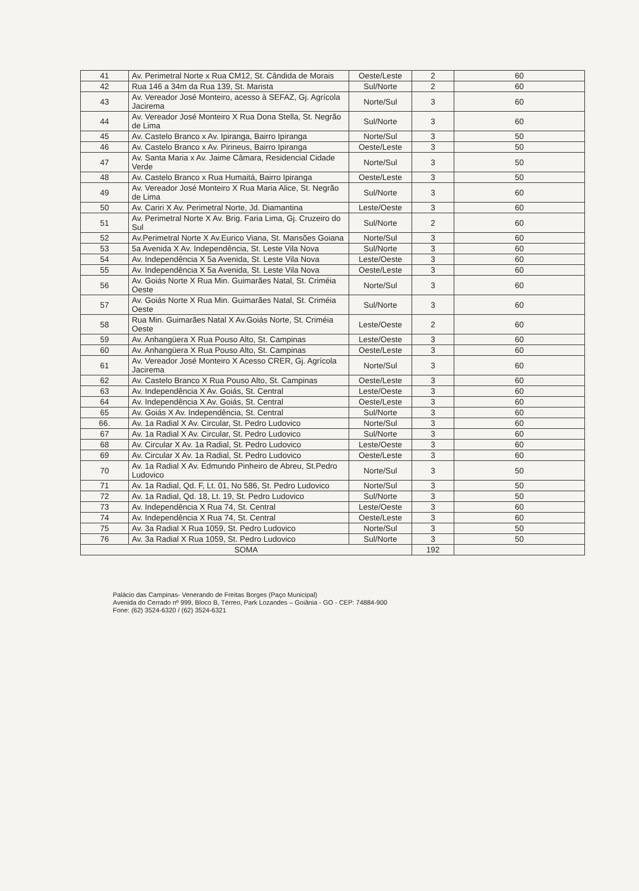| 41 | Av. Perimetral Norte x Rua CM12, St. Cândida de Morais | Oeste/Leste | 2 | 60 |
| 42 | Rua 146 a 34m da Rua 139, St. Marista | Sul/Norte | 2 | 60 |
| 43 | Av. Vereador José Monteiro, acesso à SEFAZ, Gj. Agrícola Jacirema | Norte/Sul | 3 | 60 |
| 44 | Av. Vereador José Monteiro X Rua Dona Stella, St. Negrão de Lima | Sul/Norte | 3 | 60 |
| 45 | Av. Castelo Branco x Av. Ipiranga, Bairro Ipiranga | Norte/Sul | 3 | 50 |
| 46 | Av. Castelo Branco x Av. Pirineus, Bairro Ipiranga | Oeste/Leste | 3 | 50 |
| 47 | Av. Santa Maria x Av. Jaime Câmara, Residencial Cidade Verde | Norte/Sul | 3 | 50 |
| 48 | Av. Castelo Branco x Rua Humaitá, Bairro Ipiranga | Oeste/Leste | 3 | 50 |
| 49 | Av. Vereador José Monteiro X Rua Maria Alice, St. Negrão de Lima | Sul/Norte | 3 | 60 |
| 50 | Av. Cariri X Av. Perimetral Norte, Jd. Diamantina | Leste/Oeste | 3 | 60 |
| 51 | Av. Perimetral Norte X Av. Brig. Faria Lima, Gj. Cruzeiro do Sul | Sul/Norte | 2 | 60 |
| 52 | Av.Perimetral Norte X Av.Eurico Viana, St. Mansões Goiana | Norte/Sul | 3 | 60 |
| 53 | 5a Avenida X Av. Independência, St. Leste Vila Nova | Sul/Norte | 3 | 60 |
| 54 | Av. Independência X 5a Avenida, St. Leste Vila Nova | Leste/Oeste | 3 | 60 |
| 55 | Av. Independência X 5a Avenida, St. Leste Vila Nova | Oeste/Leste | 3 | 60 |
| 56 | Av. Goiás Norte X Rua Min. Guimarães Natal, St. Criméia Oeste | Norte/Sul | 3 | 60 |
| 57 | Av. Goiás Norte X Rua Min. Guimarães Natal, St. Criméia Oeste | Sul/Norte | 3 | 60 |
| 58 | Rua Min. Guimarães Natal X Av.Goiás Norte, St. Criméia Oeste | Leste/Oeste | 2 | 60 |
| 59 | Av. Anhangüera X Rua Pouso Alto, St. Campinas | Leste/Oeste | 3 | 60 |
| 60 | Av. Anhangüera X Rua Pouso Alto, St. Campinas | Oeste/Leste | 3 | 60 |
| 61 | Av. Vereador José Monteiro X Acesso CRER, Gj. Agrícola Jacirema | Norte/Sul | 3 | 60 |
| 62 | Av. Castelo Branco X Rua Pouso Alto, St. Campinas | Oeste/Leste | 3 | 60 |
| 63 | Av. Independência X Av. Goiás, St. Central | Leste/Oeste | 3 | 60 |
| 64 | Av. Independência X Av. Goiás, St. Central | Oeste/Leste | 3 | 60 |
| 65 | Av. Goiás X Av. Independência, St. Central | Sul/Norte | 3 | 60 |
| 66. | Av. 1a Radial X Av. Circular, St. Pedro Ludovico | Norte/Sul | 3 | 60 |
| 67 | Av. 1a Radial X Av. Circular, St. Pedro Ludovico | Sul/Norte | 3 | 60 |
| 68 | Av. Circular X Av. 1a Radial, St. Pedro Ludovico | Leste/Oeste | 3 | 60 |
| 69 | Av. Circular X Av. 1a Radial, St. Pedro Ludovico | Oeste/Leste | 3 | 60 |
| 70 | Av. 1a Radial X Av. Edmundo Pinheiro de Abreu, St.Pedro Ludovico | Norte/Sul | 3 | 50 |
| 71 | Av. 1a Radial, Qd. F, Lt. 01, No 586, St. Pedro Ludovico | Norte/Sul | 3 | 50 |
| 72 | Av. 1a Radial, Qd. 18, Lt. 19, St. Pedro Ludovico | Sul/Norte | 3 | 50 |
| 73 | Av. Independência X Rua 74, St. Central | Leste/Oeste | 3 | 60 |
| 74 | Av. Independência X Rua 74, St. Central | Oeste/Leste | 3 | 60 |
| 75 | Av. 3a Radial X Rua 1059, St. Pedro Ludovico | Norte/Sul | 3 | 50 |
| 76 | Av. 3a Radial X Rua 1059, St. Pedro Ludovico | Sul/Norte | 3 | 50 |
| SOMA | | | 192 | |
Palácio das Campinas- Venerando de Freitas Borges (Paço Municipal)
Avenida do Cerrado nº 999, Bloco B, Térreo, Park Lozandes – Goiânia - GO - CEP: 74884-900
Fone: (62) 3524-6320 / (62) 3524-6321